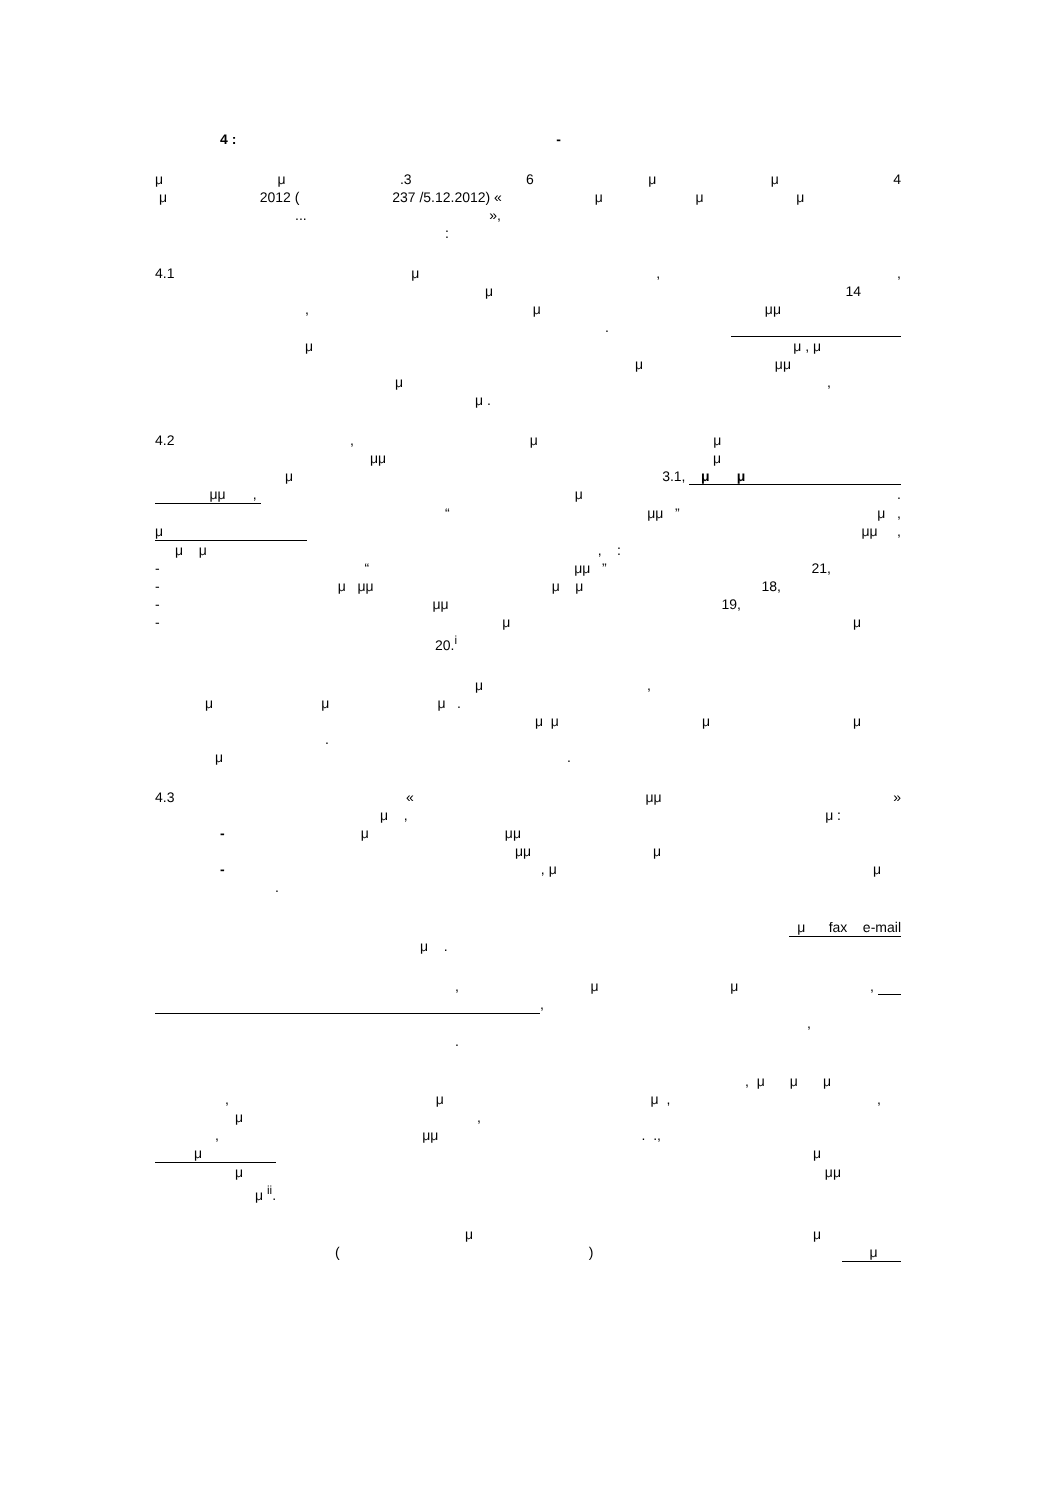4 : -
μμ.3 6 μμ 4
μ 2012 (237 /5.12.2012) « μμμ
... »,
:
4.1 μ,,
μ 14
, μ μμ
.
μ μ , μ
μ μμ
μ,
μ .
4.2, μμ
μμ μ
μ 3.1, μ μ
μμ , μ.
“μμ ” μ ,
μ μμ ,
μ μ, :
- “μμ ” 21,
- μ μμ μ μ 18,
- μμ 19,
- μμ
20.<sup>i</sup>
μ,
μμ μ .
μ μ μμ
.
μ.
4.3 « μμ »
μ , μ :
- μ μμ
μμ μ
-, μ μ
.
μ fax e-mail
μ .
, μμ,
,
,
.
, μ μμ
, μ μ ,,
μ,
, μμ. .,
μ μ
μ μμ
μ <sup>ii</sup>.
μμ
() μ